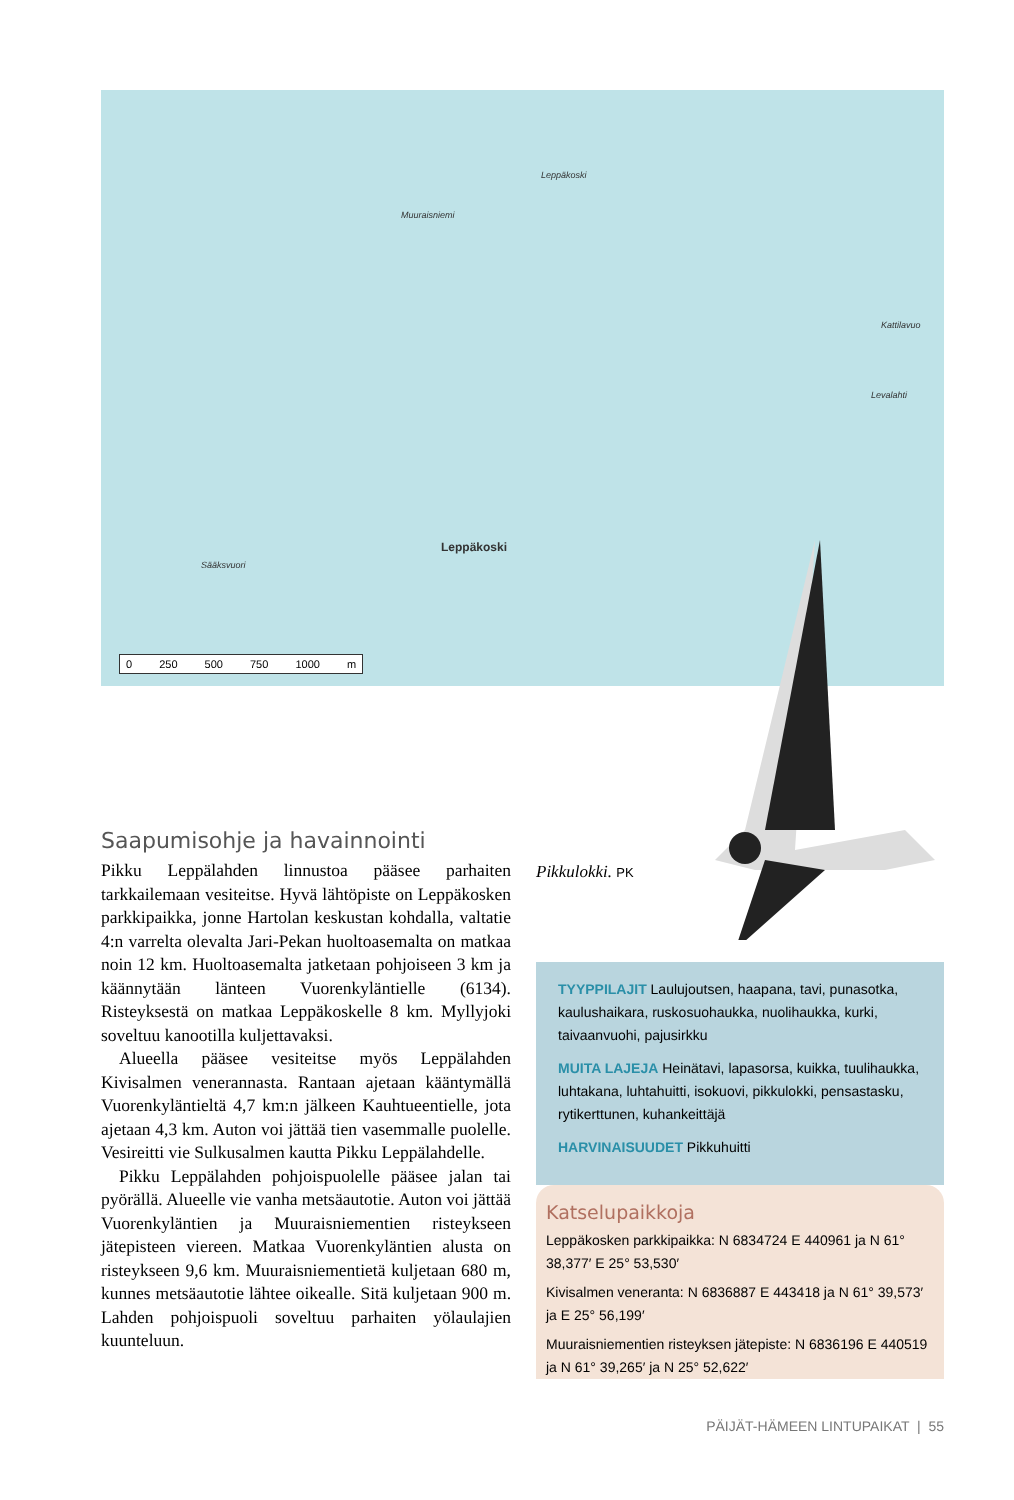Muuraisniemi
Leppäkoski
Sääksvuori
Leppäkoski
Kattilavuo
Levalahti
0 250 500 750 1000 m
Saapumisohje ja havainnointi
Pikku Leppälahden linnustoa pääsee parhaiten tarkkailemaan vesiteitse. Hyvä lähtöpiste on Leppäkosken parkkipaikka, jonne Hartolan keskustan kohdalla, valtatie 4:n varrelta olevalta Jari-Pekan huoltoasemalta on matkaa noin 12 km. Huoltoasemalta jatketaan pohjoiseen 3 km ja käännytään länteen Vuorenkyläntielle (6134). Risteyksestä on matkaa Leppäkoskelle 8 km. Myllyjoki soveltuu kanootilla kuljettavaksi.
Alueella pääsee vesiteitse myös Leppälahden Kivisalmen venerannasta. Rantaan ajetaan kääntymällä Vuorenkyläntieltä 4,7 km:n jälkeen Kauhtueentielle, jota ajetaan 4,3 km. Auton voi jättää tien vasemmalle puolelle. Vesireitti vie Sulkusalmen kautta Pikku Leppälahdelle.
Pikku Leppälahden pohjoispuolelle pääsee jalan tai pyörällä. Alueelle vie vanha metsäautotie. Auton voi jättää Vuorenkyläntien ja Muuraisniementien risteykseen jätepisteen viereen. Matkaa Vuorenkyläntien alusta on risteykseen 9,6 km. Muuraisniementietä kuljetaan 680 m, kunnes metsäautotie lähtee oikealle. Sitä kuljetaan 900 m. Lahden pohjoispuoli soveltuu parhaiten yölaulajien kuunteluun.
Pikkulokki. PK
TYYPPILAJIT Laulujoutsen, haapana, tavi, punasotka, kaulushaikara, ruskosuohaukka, nuolihaukka, kurki, taivaanvuohi, pajusirkku
MUITA LAJEJA Heinätavi, lapasorsa, kuikka, tuulihaukka, luhtakana, luhtahuitti, isokuovi, pikkulokki, pensastasku, rytikerttunen, kuhankeittäjä
HARVINAISUUDET Pikkuhuitti
Katselupaikkoja
Leppäkosken parkkipaikka: N 6834724 E 440961 ja N 61° 38,377′ E 25° 53,530′
Kivisalmen veneranta: N 6836887 E 443418 ja N 61° 39,573′ ja E 25° 56,199′
Muuraisniementien risteyksen jätepiste: N 6836196 E 440519 ja N 61° 39,265′ ja N 25° 52,622′
PÄIJÄT-HÄMEEN LINTUPAIKAT | 55